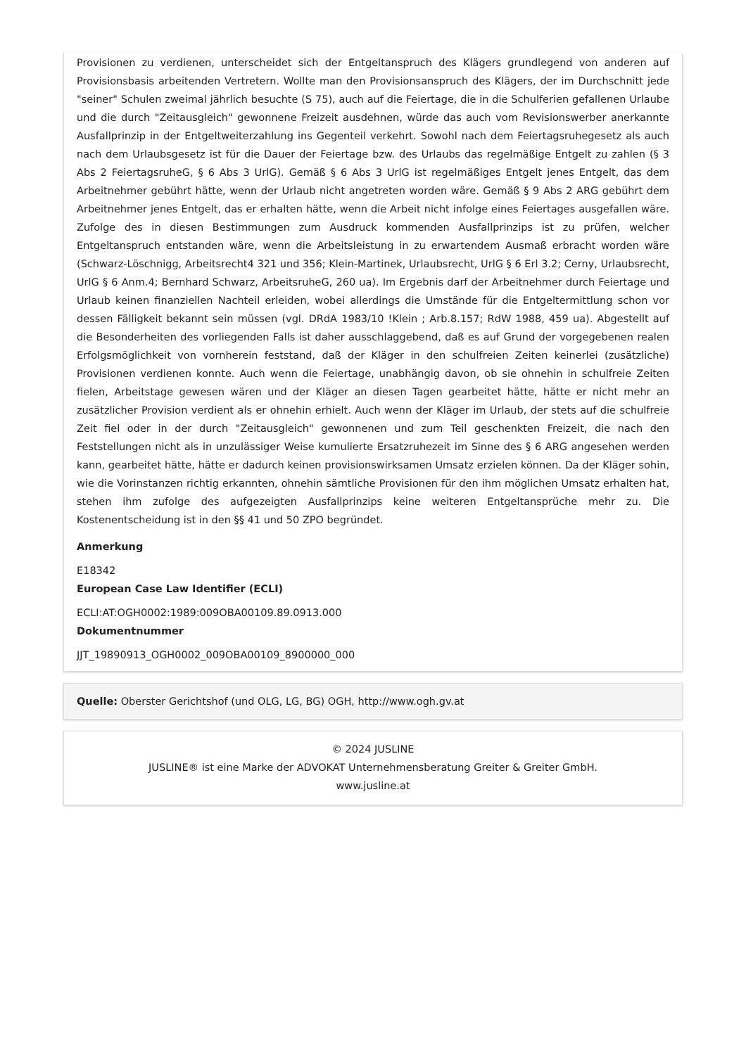Provisionen zu verdienen, unterscheidet sich der Entgeltanspruch des Klägers grundlegend von anderen auf Provisionsbasis arbeitenden Vertretern. Wollte man den Provisionsanspruch des Klägers, der im Durchschnitt jede "seiner" Schulen zweimal jährlich besuchte (S 75), auch auf die Feiertage, die in die Schulferien gefallenen Urlaube und die durch "Zeitausgleich" gewonnene Freizeit ausdehnen, würde das auch vom Revisionswerber anerkannte Ausfallprinzip in der Entgeltweiterzahlung ins Gegenteil verkehrt. Sowohl nach dem Feiertagsruhegesetz als auch nach dem Urlaubsgesetz ist für die Dauer der Feiertage bzw. des Urlaubs das regelmäßige Entgelt zu zahlen (§ 3 Abs 2 FeiertagsruheG, § 6 Abs 3 UrlG). Gemäß § 6 Abs 3 UrlG ist regelmäßiges Entgelt jenes Entgelt, das dem Arbeitnehmer gebührt hätte, wenn der Urlaub nicht angetreten worden wäre. Gemäß § 9 Abs 2 ARG gebührt dem Arbeitnehmer jenes Entgelt, das er erhalten hätte, wenn die Arbeit nicht infolge eines Feiertages ausgefallen wäre. Zufolge des in diesen Bestimmungen zum Ausdruck kommenden Ausfallprinzips ist zu prüfen, welcher Entgeltanspruch entstanden wäre, wenn die Arbeitsleistung in zu erwartendem Ausmaß erbracht worden wäre (Schwarz-Löschnigg, Arbeitsrecht4 321 und 356; Klein-Martinek, Urlaubsrecht, UrlG § 6 Erl 3.2; Cerny, Urlaubsrecht, UrlG § 6 Anm.4; Bernhard Schwarz, ArbeitsruheG, 260 ua). Im Ergebnis darf der Arbeitnehmer durch Feiertage und Urlaub keinen finanziellen Nachteil erleiden, wobei allerdings die Umstände für die Entgeltermittlung schon vor dessen Fälligkeit bekannt sein müssen (vgl. DRdA 1983/10 !Klein ; Arb.8.157; RdW 1988, 459 ua). Abgestellt auf die Besonderheiten des vorliegenden Falls ist daher ausschlaggebend, daß es auf Grund der vorgegebenen realen Erfolgsmöglichkeit von vornherein feststand, daß der Kläger in den schulfreien Zeiten keinerlei (zusätzliche) Provisionen verdienen konnte. Auch wenn die Feiertage, unabhängig davon, ob sie ohnehin in schulfreie Zeiten fielen, Arbeitstage gewesen wären und der Kläger an diesen Tagen gearbeitet hätte, hätte er nicht mehr an zusätzlicher Provision verdient als er ohnehin erhielt. Auch wenn der Kläger im Urlaub, der stets auf die schulfreie Zeit fiel oder in der durch "Zeitausgleich" gewonnenen und zum Teil geschenkten Freizeit, die nach den Feststellungen nicht als in unzulässiger Weise kumulierte Ersatzruhezeit im Sinne des § 6 ARG angesehen werden kann, gearbeitet hätte, hätte er dadurch keinen provisionswirksamen Umsatz erzielen können. Da der Kläger sohin, wie die Vorinstanzen richtig erkannten, ohnehin sämtliche Provisionen für den ihm möglichen Umsatz erhalten hat, stehen ihm zufolge des aufgezeigten Ausfallprinzips keine weiteren Entgeltansprüche mehr zu. Die Kostenentscheidung ist in den §§ 41 und 50 ZPO begründet.
Anmerkung
E18342
European Case Law Identifier (ECLI)
ECLI:AT:OGH0002:1989:009OBA00109.89.0913.000
Dokumentnummer
JJT_19890913_OGH0002_009OBA00109_8900000_000
Quelle: Oberster Gerichtshof (und OLG, LG, BG) OGH, http://www.ogh.gv.at
© 2024 JUSLINE
JUSLINE® ist eine Marke der ADVOKAT Unternehmensberatung Greiter & Greiter GmbH.
www.jusline.at